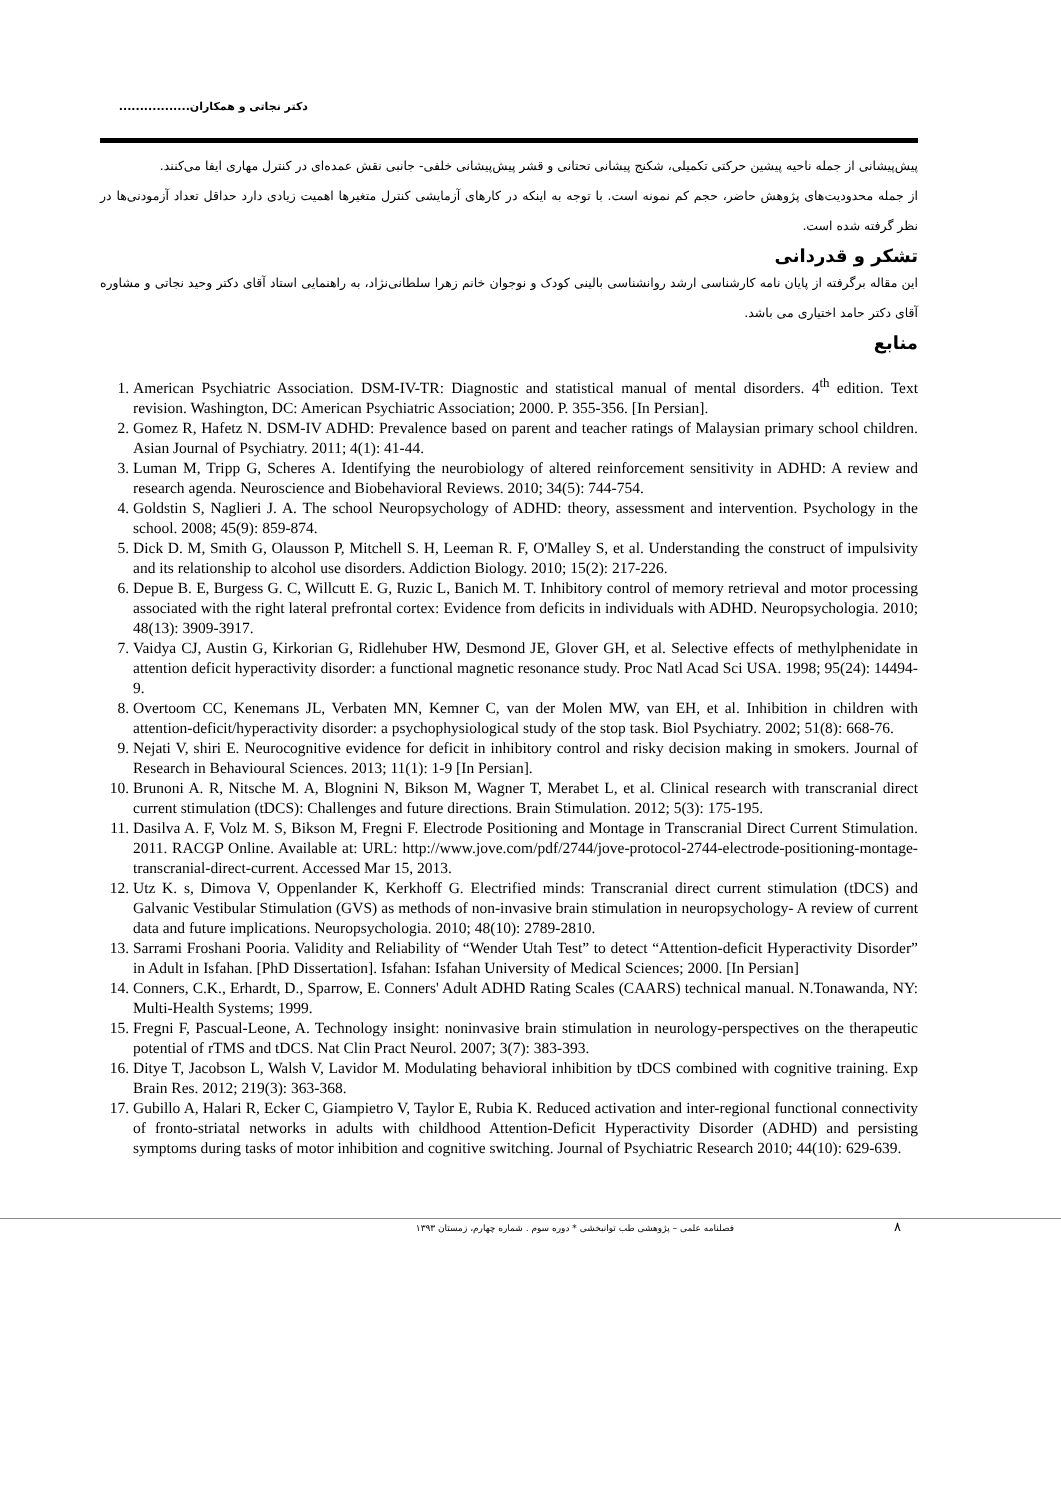دکتر نجاتی و همکاران.................
پیش‌پیشانی از جمله ناحیه پیشین حرکتی تکمیلی، شکنج پیشانی تحتانی و قشر پیش‌پیشانی خلفی- جانبی نقش عمده‌ای در کنترل مهاری ایفا می‌کنند.
از جمله محدودیت‌های پژوهش حاضر، حجم کم نمونه است. با توجه به اینکه در کارهای آزمایشی کنترل متغیرها اهمیت زیادی دارد حداقل تعداد آزمودنی‌ها در نظر گرفته شده است.
تشکر و قدردانی
این مقاله برگرفته از پایان نامه کارشناسی ارشد روانشناسی بالینی کودک و نوجوان خانم زهرا سلطانی‌نژاد، به راهنمایی استاد آقای دکتر وحید نجاتی و مشاوره آقای دکتر حامد اختیاری می باشد.
منابع
1. American Psychiatric Association. DSM-IV-TR: Diagnostic and statistical manual of mental disorders. 4<sup>th</sup> edition. Text revision. Washington, DC: American Psychiatric Association; 2000. P. 355-356. [In Persian].
2. Gomez R, Hafetz N. DSM-IV ADHD: Prevalence based on parent and teacher ratings of Malaysian primary school children. Asian Journal of Psychiatry. 2011; 4(1): 41-44.
3. Luman M, Tripp G, Scheres A. Identifying the neurobiology of altered reinforcement sensitivity in ADHD: A review and research agenda. Neuroscience and Biobehavioral Reviews. 2010; 34(5): 744-754.
4. Goldstin S, Naglieri J. A. The school Neuropsychology of ADHD: theory, assessment and intervention. Psychology in the school. 2008; 45(9): 859-874.
5. Dick D. M, Smith G, Olausson P, Mitchell S. H, Leeman R. F, O'Malley S, et al. Understanding the construct of impulsivity and its relationship to alcohol use disorders. Addiction Biology. 2010; 15(2): 217-226.
6. Depue B. E, Burgess G. C, Willcutt E. G, Ruzic L, Banich M. T. Inhibitory control of memory retrieval and motor processing associated with the right lateral prefrontal cortex: Evidence from deficits in individuals with ADHD. Neuropsychologia. 2010; 48(13): 3909-3917.
7. Vaidya CJ, Austin G, Kirkorian G, Ridlehuber HW, Desmond JE, Glover GH, et al. Selective effects of methylphenidate in attention deficit hyperactivity disorder: a functional magnetic resonance study. Proc Natl Acad Sci USA. 1998; 95(24): 14494-9.
8. Overtoom CC, Kenemans JL, Verbaten MN, Kemner C, van der Molen MW, van EH, et al. Inhibition in children with attention-deficit/hyperactivity disorder: a psychophysiological study of the stop task. Biol Psychiatry. 2002; 51(8): 668-76.
9. Nejati V, shiri E. Neurocognitive evidence for deficit in inhibitory control and risky decision making in smokers. Journal of Research in Behavioural Sciences. 2013; 11(1): 1-9 [In Persian].
10. Brunoni A. R, Nitsche M. A, Blognini N, Bikson M, Wagner T, Merabet L, et al. Clinical research with transcranial direct current stimulation (tDCS): Challenges and future directions. Brain Stimulation. 2012; 5(3): 175-195.
11. Dasilva A. F, Volz M. S, Bikson M, Fregni F. Electrode Positioning and Montage in Transcranial Direct Current Stimulation. 2011. RACGP Online. Available at: URL: http://www.jove.com/pdf/2744/jove-protocol-2744-electrode-positioning-montage-transcranial-direct-current. Accessed Mar 15, 2013.
12. Utz K. s, Dimova V, Oppenlander K, Kerkhoff G. Electrified minds: Transcranial direct current stimulation (tDCS) and Galvanic Vestibular Stimulation (GVS) as methods of non-invasive brain stimulation in neuropsychology- A review of current data and future implications. Neuropsychologia. 2010; 48(10): 2789-2810.
13. Sarrami Froshani Pooria. Validity and Reliability of “Wender Utah Test” to detect “Attention-deficit Hyperactivity Disorder” in Adult in Isfahan. [PhD Dissertation]. Isfahan: Isfahan University of Medical Sciences; 2000. [In Persian]
14. Conners, C.K., Erhardt, D., Sparrow, E. Conners' Adult ADHD Rating Scales (CAARS) technical manual. N.Tonawanda, NY: Multi-Health Systems; 1999.
15. Fregni F, Pascual-Leone, A. Technology insight: noninvasive brain stimulation in neurology-perspectives on the therapeutic potential of rTMS and tDCS. Nat Clin Pract Neurol. 2007; 3(7): 383-393.
16. Ditye T, Jacobson L, Walsh V, Lavidor M. Modulating behavioral inhibition by tDCS combined with cognitive training. Exp Brain Res. 2012; 219(3): 363-368.
17. Gubillo A, Halari R, Ecker C, Giampietro V, Taylor E, Rubia K. Reduced activation and inter-regional functional connectivity of fronto-striatal networks in adults with childhood Attention-Deficit Hyperactivity Disorder (ADHD) and persisting symptoms during tasks of motor inhibition and cognitive switching. Journal of Psychiatric Research 2010; 44(10): 629-639.
۸ فصلنامه علمی – پژوهشی طب توانبخشی * دوره سوم . شماره چهارم، زمستان ۱۳۹۳